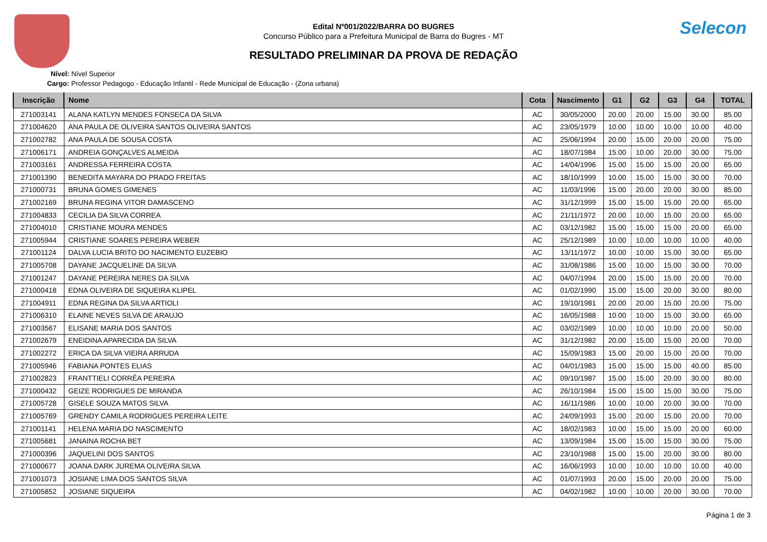Selecon
Edital Nº001/2022/BARRA DO BUGRES
Concurso Público para a Prefeitura Municipal de Barra do Bugres - MT
RESULTADO PRELIMINAR DA PROVA DE REDAÇÃO
Nível: Nível Superior
Cargo: Professor Pedagogo - Educação Infantil - Rede Municipal de Educação - (Zona urbana)
| Inscrição | Nome | Cota | Nascimento | G1 | G2 | G3 | G4 | TOTAL |
| --- | --- | --- | --- | --- | --- | --- | --- | --- |
| 271003141 | ALANA KATLYN MENDES FONSECA DA SILVA | AC | 30/05/2000 | 20.00 | 20.00 | 15.00 | 30.00 | 85.00 |
| 271004620 | ANA PAULA DE OLIVEIRA SANTOS OLIVEIRA SANTOS | AC | 23/05/1979 | 10.00 | 10.00 | 10.00 | 10.00 | 40.00 |
| 271002782 | ANA PAULA DE SOUSA COSTA | AC | 25/06/1994 | 20.00 | 15.00 | 20.00 | 20.00 | 75.00 |
| 271006171 | ANDREIA GONÇALVES ALMEIDA | AC | 18/07/1984 | 15.00 | 10.00 | 20.00 | 30.00 | 75.00 |
| 271003161 | ANDRESSA FERREIRA COSTA | AC | 14/04/1996 | 15.00 | 15.00 | 15.00 | 20.00 | 65.00 |
| 271001390 | BENEDITA MAYARA DO PRADO FREITAS | AC | 18/10/1999 | 10.00 | 15.00 | 15.00 | 30.00 | 70.00 |
| 271000731 | BRUNA GOMES GIMENES | AC | 11/03/1996 | 15.00 | 20.00 | 20.00 | 30.00 | 85.00 |
| 271002169 | BRUNA REGINA VITOR DAMASCENO | AC | 31/12/1999 | 15.00 | 15.00 | 15.00 | 20.00 | 65.00 |
| 271004833 | CECILIA DA SILVA CORREA | AC | 21/11/1972 | 20.00 | 10.00 | 15.00 | 20.00 | 65.00 |
| 271004010 | CRISTIANE MOURA MENDES | AC | 03/12/1982 | 15.00 | 15.00 | 15.00 | 20.00 | 65.00 |
| 271005944 | CRISTIANE SOARES PEREIRA WEBER | AC | 25/12/1989 | 10.00 | 10.00 | 10.00 | 10.00 | 40.00 |
| 271001124 | DALVA LUCIA BRITO DO NACIMENTO EUZEBIO | AC | 13/11/1972 | 10.00 | 10.00 | 15.00 | 30.00 | 65.00 |
| 271005708 | DAYANE JACQUELINE DA SILVA | AC | 31/08/1986 | 15.00 | 10.00 | 15.00 | 30.00 | 70.00 |
| 271001247 | DAYANE PEREIRA NERES DA SILVA | AC | 04/07/1994 | 20.00 | 15.00 | 15.00 | 20.00 | 70.00 |
| 271000418 | EDNA OLIVEIRA DE SIQUEIRA KLIPEL | AC | 01/02/1990 | 15.00 | 15.00 | 20.00 | 30.00 | 80.00 |
| 271004911 | EDNA REGINA DA SILVA ARTIOLI | AC | 19/10/1981 | 20.00 | 20.00 | 15.00 | 20.00 | 75.00 |
| 271006310 | ELAINE NEVES SILVA DE ARAUJO | AC | 16/05/1988 | 10.00 | 10.00 | 15.00 | 30.00 | 65.00 |
| 271003567 | ELISANE MARIA DOS SANTOS | AC | 03/02/1989 | 10.00 | 10.00 | 10.00 | 20.00 | 50.00 |
| 271002679 | ENEIDINA APARECIDA DA SILVA | AC | 31/12/1982 | 20.00 | 15.00 | 15.00 | 20.00 | 70.00 |
| 271002272 | ERICA DA SILVA VIEIRA ARRUDA | AC | 15/09/1983 | 15.00 | 20.00 | 15.00 | 20.00 | 70.00 |
| 271005946 | FABIANA PONTES ELIAS | AC | 04/01/1983 | 15.00 | 15.00 | 15.00 | 40.00 | 85.00 |
| 271002823 | FRANTTIELI CORRÊA PEREIRA | AC | 09/10/1987 | 15.00 | 15.00 | 20.00 | 30.00 | 80.00 |
| 271000432 | GEIZE RODRIGUES DE MIRANDA | AC | 26/10/1984 | 15.00 | 15.00 | 15.00 | 30.00 | 75.00 |
| 271005728 | GISELE SOUZA MATOS SILVA | AC | 16/11/1986 | 10.00 | 10.00 | 20.00 | 30.00 | 70.00 |
| 271005769 | GRENDY CAMILA RODRIGUES PEREIRA LEITE | AC | 24/09/1993 | 15.00 | 20.00 | 15.00 | 20.00 | 70.00 |
| 271001141 | HELENA MARIA DO NASCIMENTO | AC | 18/02/1983 | 10.00 | 15.00 | 15.00 | 20.00 | 60.00 |
| 271005681 | JANAINA ROCHA BET | AC | 13/09/1984 | 15.00 | 15.00 | 15.00 | 30.00 | 75.00 |
| 271000396 | JAQUELINI DOS SANTOS | AC | 23/10/1988 | 15.00 | 15.00 | 20.00 | 30.00 | 80.00 |
| 271000677 | JOANA DARK JUREMA OLIVEIRA SILVA | AC | 16/06/1993 | 10.00 | 10.00 | 10.00 | 10.00 | 40.00 |
| 271001073 | JOSIANE LIMA DOS SANTOS SILVA | AC | 01/07/1993 | 20.00 | 15.00 | 20.00 | 20.00 | 75.00 |
| 271005852 | JOSIANE SIQUEIRA | AC | 04/02/1982 | 10.00 | 10.00 | 20.00 | 30.00 | 70.00 |
Página 1 de 3